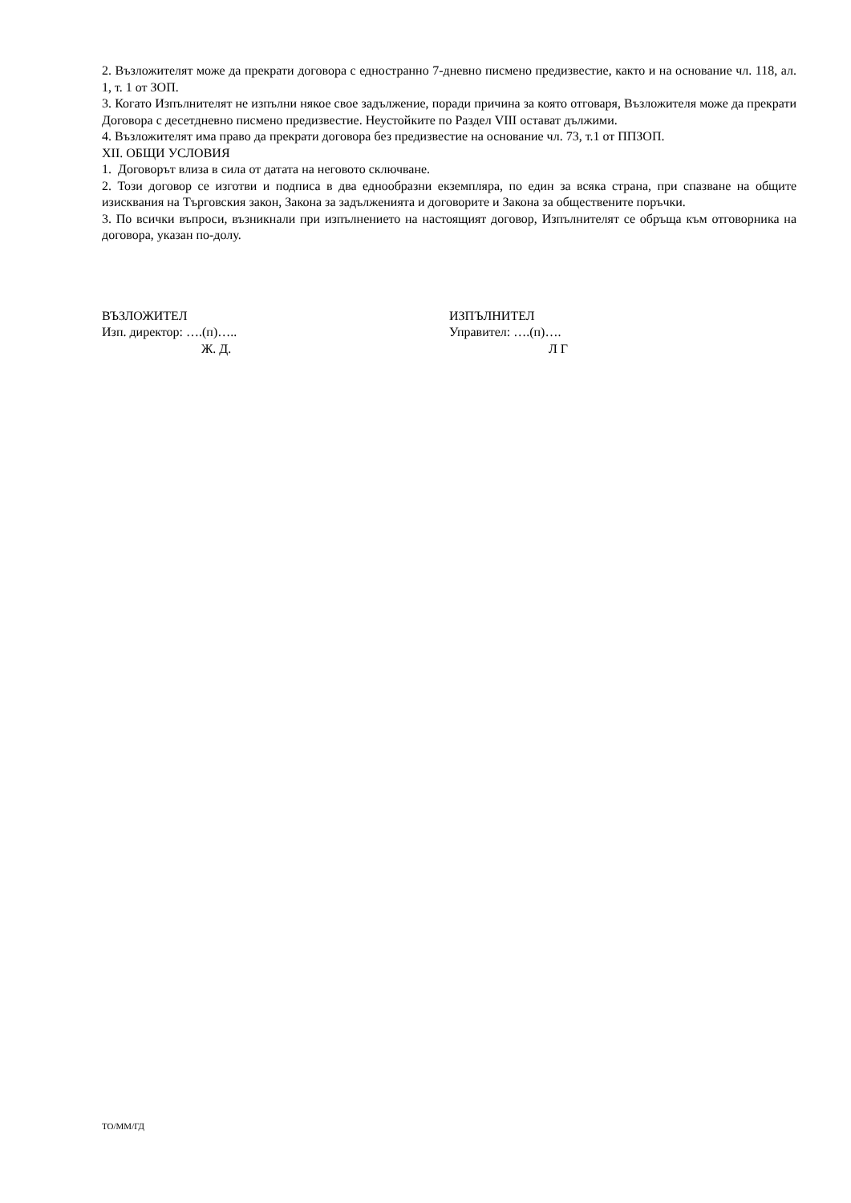2. Възложителят може да прекрати договора с едностранно 7-дневно писмено предизвестие, както и на основание чл. 118, ал. 1, т. 1 от ЗОП.
3. Когато Изпълнителят не изпълни някое свое задължение, поради причина за която отговаря, Възложителя може да прекрати Договора с десетдневно писмено предизвестие. Неустойките по Раздел VIII остават дължими.
4. Възложителят има право да прекрати договора без предизвестие на основание чл. 73, т.1 от ППЗОП.
XII. ОБЩИ УСЛОВИЯ
1. Договорът влиза в сила от датата на неговото сключване.
2. Този договор се изготви и подписа в два еднообразни екземпляра, по един за всяка страна, при спазване на общите изисквания на Търговския закон, Закона за задълженията и договорите и Закона за обществените поръчки.
3. По всички въпроси, възникнали при изпълнението на настоящият договор, Изпълнителят се обръща към отговорника на договора, указан по-долу.
ВЪЗЛОЖИТЕЛ
Изп. директор: ….(п)…..
Ж. Д.
ИЗПЪЛНИТЕЛ
Управител: ….(п)….
Л Г
ТО/ММ/ГД